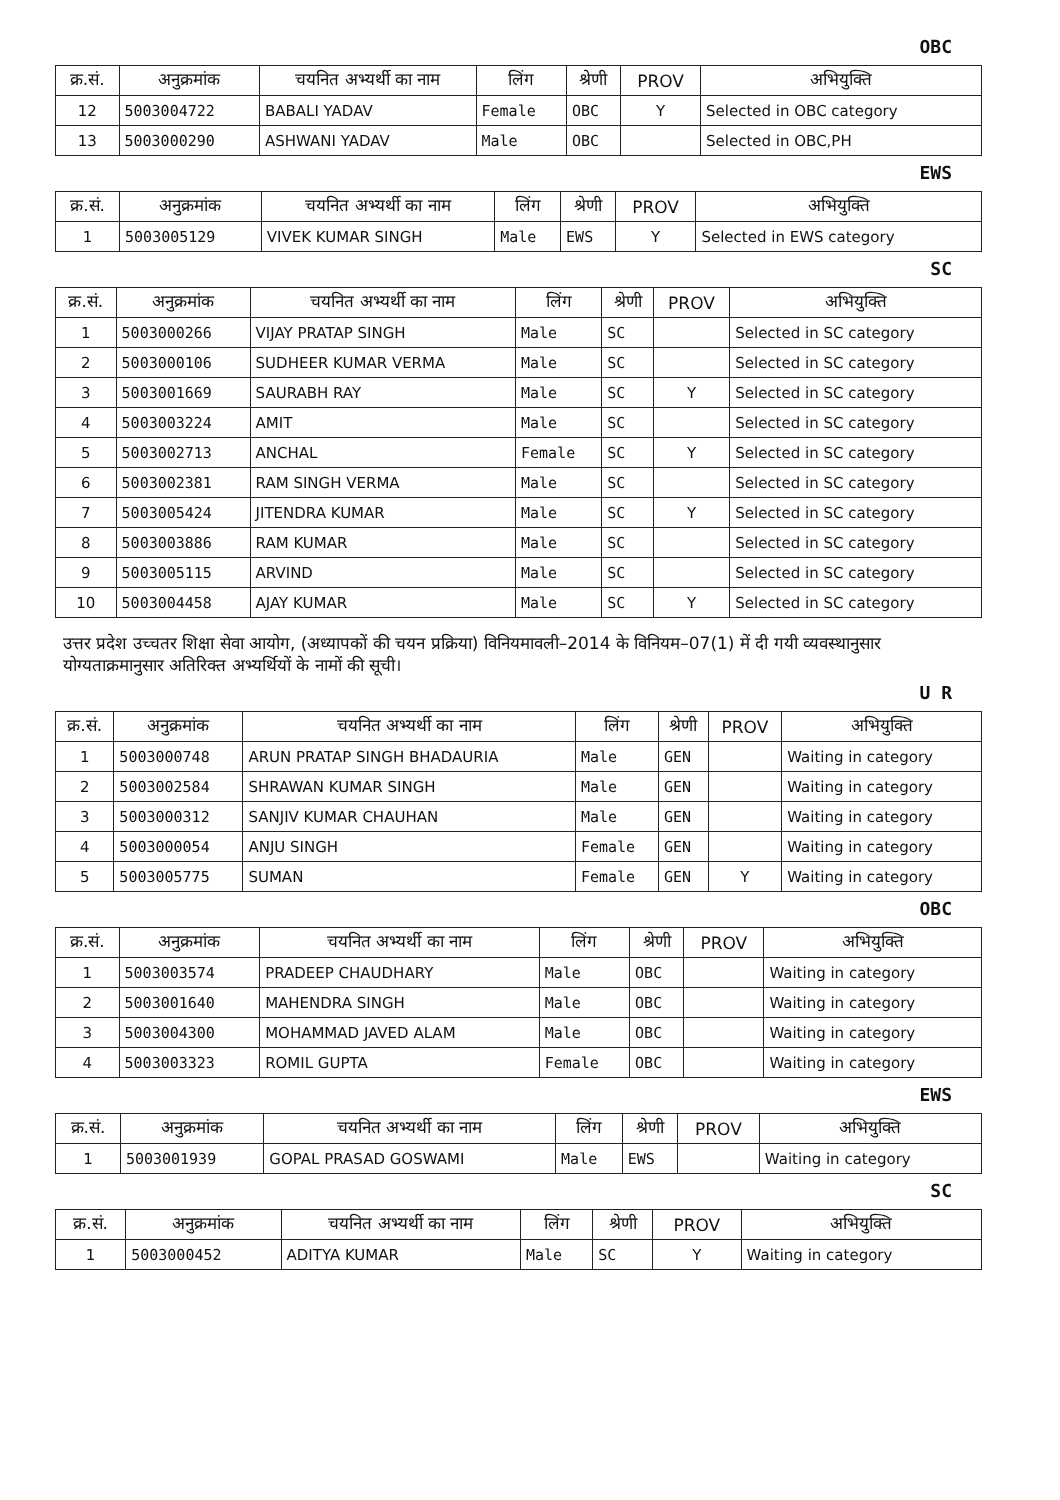OBC
| क्र.सं. | अनुक्रमांक | चयनित अभ्यर्थी का नाम | लिंग | श्रेणी | PROV | अभियुक्ति |
| --- | --- | --- | --- | --- | --- | --- |
| 12 | 5003004722 | BABALI YADAV | Female | OBC | Y | Selected in OBC category |
| 13 | 5003000290 | ASHWANI YADAV | Male | OBC | | Selected in OBC,PH |
EWS
| क्र.सं. | अनुक्रमांक | चयनित अभ्यर्थी का नाम | लिंग | श्रेणी | PROV | अभियुक्ति |
| --- | --- | --- | --- | --- | --- | --- |
| 1 | 5003005129 | VIVEK KUMAR SINGH | Male | EWS | Y | Selected in EWS category |
SC
| क्र.सं. | अनुक्रमांक | चयनित अभ्यर्थी का नाम | लिंग | श्रेणी | PROV | अभियुक्ति |
| --- | --- | --- | --- | --- | --- | --- |
| 1 | 5003000266 | VIJAY PRATAP SINGH | Male | SC | | Selected in SC category |
| 2 | 5003000106 | SUDHEER KUMAR VERMA | Male | SC | | Selected in SC category |
| 3 | 5003001669 | SAURABH RAY | Male | SC | Y | Selected in SC category |
| 4 | 5003003224 | AMIT | Male | SC | | Selected in SC category |
| 5 | 5003002713 | ANCHAL | Female | SC | Y | Selected in SC category |
| 6 | 5003002381 | RAM SINGH VERMA | Male | SC | | Selected in SC category |
| 7 | 5003005424 | JITENDRA KUMAR | Male | SC | Y | Selected in SC category |
| 8 | 5003003886 | RAM KUMAR | Male | SC | | Selected in SC category |
| 9 | 5003005115 | ARVIND | Male | SC | | Selected in SC category |
| 10 | 5003004458 | AJAY KUMAR | Male | SC | Y | Selected in SC category |
उत्तर प्रदेश उच्चतर शिक्षा सेवा आयोग, (अध्यापकों की चयन प्रक्रिया) विनियमावली–2014 के विनियम–07(1) में दी गयी व्यवस्थानुसार योग्यताक्रमानुसार अतिरिक्त अभ्यर्थियों के नामों की सूची।
U R
| क्र.सं. | अनुक्रमांक | चयनित अभ्यर्थी का नाम | लिंग | श्रेणी | PROV | अभियुक्ति |
| --- | --- | --- | --- | --- | --- | --- |
| 1 | 5003000748 | ARUN PRATAP SINGH BHADAURIA | Male | GEN | | Waiting in category |
| 2 | 5003002584 | SHRAWAN KUMAR SINGH | Male | GEN | | Waiting in category |
| 3 | 5003000312 | SANJIV KUMAR CHAUHAN | Male | GEN | | Waiting in category |
| 4 | 5003000054 | ANJU SINGH | Female | GEN | | Waiting in category |
| 5 | 5003005775 | SUMAN | Female | GEN | Y | Waiting in category |
OBC
| क्र.सं. | अनुक्रमांक | चयनित अभ्यर्थी का नाम | लिंग | श्रेणी | PROV | अभियुक्ति |
| --- | --- | --- | --- | --- | --- | --- |
| 1 | 5003003574 | PRADEEP CHAUDHARY | Male | OBC | | Waiting in category |
| 2 | 5003001640 | MAHENDRA SINGH | Male | OBC | | Waiting in category |
| 3 | 5003004300 | MOHAMMAD JAVED ALAM | Male | OBC | | Waiting in category |
| 4 | 5003003323 | ROMIL GUPTA | Female | OBC | | Waiting in category |
EWS
| क्र.सं. | अनुक्रमांक | चयनित अभ्यर्थी का नाम | लिंग | श्रेणी | PROV | अभियुक्ति |
| --- | --- | --- | --- | --- | --- | --- |
| 1 | 5003001939 | GOPAL PRASAD GOSWAMI | Male | EWS | | Waiting in category |
SC
| क्र.सं. | अनुक्रमांक | चयनित अभ्यर्थी का नाम | लिंग | श्रेणी | PROV | अभियुक्ति |
| --- | --- | --- | --- | --- | --- | --- |
| 1 | 5003000452 | ADITYA KUMAR | Male | SC | Y | Waiting in category |